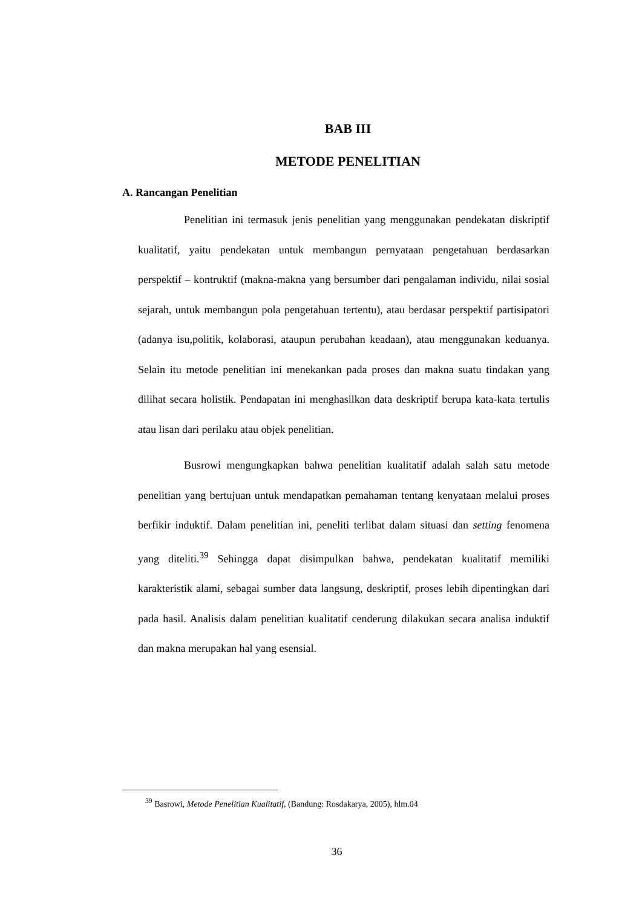BAB III
METODE PENELITIAN
A. Rancangan Penelitian
Penelitian ini termasuk jenis penelitian yang menggunakan pendekatan diskriptif kualitatif, yaitu pendekatan untuk membangun pernyataan pengetahuan berdasarkan perspektif – kontruktif (makna-makna yang bersumber dari pengalaman individu, nilai sosial sejarah, untuk membangun pola pengetahuan tertentu), atau berdasar perspektif partisipatori (adanya isu,politik, kolaborasi, ataupun perubahan keadaan), atau menggunakan keduanya. Selain itu metode penelitian ini menekankan pada proses dan makna suatu tindakan yang dilihat secara holistik. Pendapatan ini menghasilkan data deskriptif berupa kata-kata tertulis atau lisan dari perilaku atau objek penelitian.
Busrowi mengungkapkan bahwa penelitian kualitatif adalah salah satu metode penelitian yang bertujuan untuk mendapatkan pemahaman tentang kenyataan melalui proses berfikir induktif. Dalam penelitian ini, peneliti terlibat dalam situasi dan setting fenomena yang diteliti.<sup>39</sup> Sehingga dapat disimpulkan bahwa, pendekatan kualitatif memiliki karakteristik alami, sebagai sumber data langsung, deskriptif, proses lebih dipentingkan dari pada hasil. Analisis dalam penelitian kualitatif cenderung dilakukan secara analisa induktif dan makna merupakan hal yang esensial.
<sup>39</sup> Basrowi, Metode Penelitian Kualitatif, (Bandung: Rosdakarya, 2005), hlm.04
36